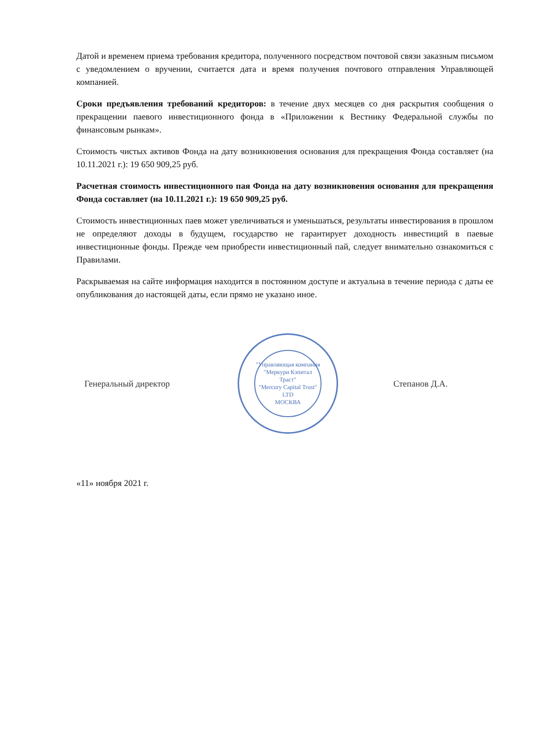Датой и временем приема требования кредитора, полученного посредством почтовой связи заказным письмом с уведомлением о вручении, считается дата и время получения почтового отправления Управляющей компанией.
Сроки предъявления требований кредиторов: в течение двух месяцев со дня раскрытия сообщения о прекращении паевого инвестиционного фонда в «Приложении к Вестнику Федеральной службы по финансовым рынкам».
Стоимость чистых активов Фонда на дату возникновения основания для прекращения Фонда составляет (на 10.11.2021 г.): 19 650 909,25 руб.
Расчетная стоимость инвестиционного пая Фонда на дату возникновения основания для прекращения Фонда составляет (на 10.11.2021 г.): 19 650 909,25 руб.
Стоимость инвестиционных паев может увеличиваться и уменьшаться, результаты инвестирования в прошлом не определяют доходы в будущем, государство не гарантирует доходность инвестиций в паевые инвестиционные фонды. Прежде чем приобрести инвестиционный пай, следует внимательно ознакомиться с Правилами.
Раскрываемая на сайте информация находится в постоянном доступе и актуальна в течение периода с даты ее опубликования до настоящей даты, если прямо не указано иное.
Генеральный директор
"Управляющая компания "Меркури Кэпитал Траст"
"Mercury Capital Trust" LTD
МОСКВА
Степанов Д.А.
«11» ноября 2021 г.